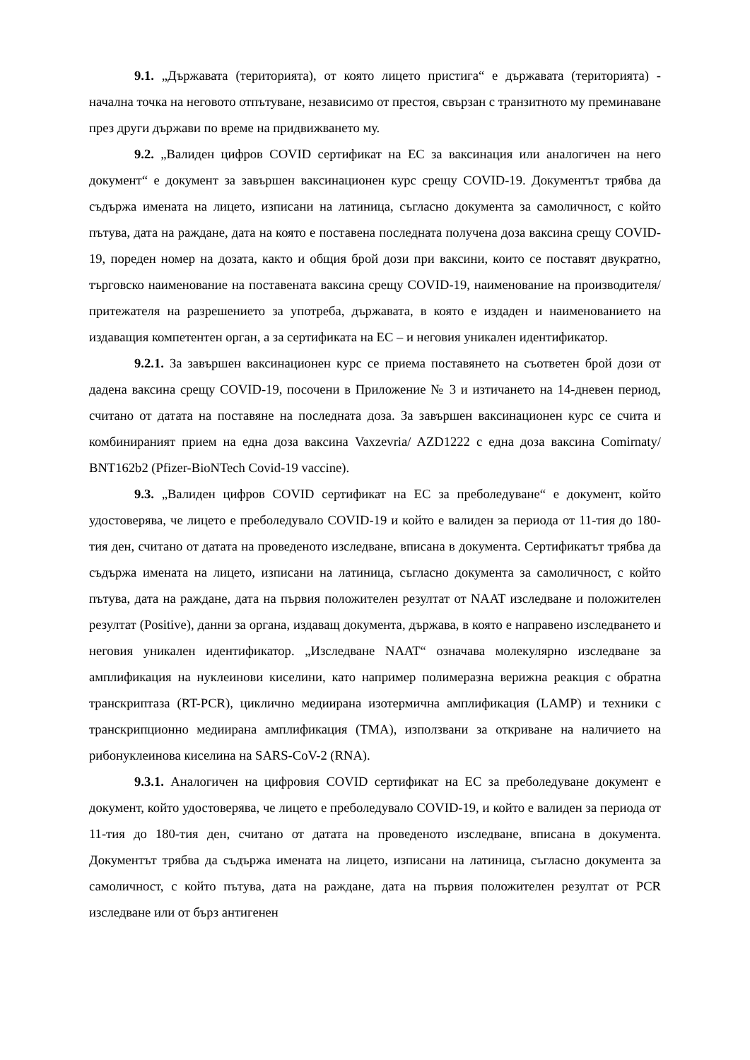9.1. „Държавата (територията), от която лицето пристига“ е държавата (територията) - начална точка на неговото отпътуване, независимо от престоя, свързан с транзитното му преминаване през други държави по време на придвижването му.
9.2. „Валиден цифров COVID сертификат на ЕС за ваксинация или аналогичен на него документ“ е документ за завършен ваксинационен курс срещу COVID-19. Документът трябва да съдържа имената на лицето, изписани на латиница, съгласно документа за самоличност, с който пътува, дата на раждане, дата на която е поставена последната получена доза ваксина срещу COVID-19, пореден номер на дозата, както и общия брой дози при ваксини, които се поставят двукратно, търговско наименование на поставената ваксина срещу COVID-19, наименование на производителя/притежателя на разрешението за употреба, държавата, в която е издаден и наименованието на издаващия компетентен орган, а за сертификата на ЕС – и неговия уникален идентификатор.
9.2.1. За завършен ваксинационен курс се приема поставянето на съответен брой дози от дадена ваксина срещу COVID-19, посочени в Приложение № 3 и изтичането на 14-дневен период, считано от датата на поставяне на последната доза. За завършен ваксинационен курс се счита и комбинираният прием на една доза ваксина Vaxzevria/ AZD1222 с една доза ваксина Comirnaty/ BNT162b2 (Pfizer-BioNTech Covid-19 vaccine).
9.3. „Валиден цифров COVID сертификат на ЕС за преболедуване“ е документ, който удостоверява, че лицето е преболедувало COVID-19 и който е валиден за периода от 11-тия до 180-тия ден, считано от датата на проведеното изследване, вписана в документа. Сертификатът трябва да съдържа имената на лицето, изписани на латиница, съгласно документа за самоличност, с който пътува, дата на раждане, дата на първия положителен резултат от NAAT изследване и положителен резултат (Positive), данни за органа, издаващ документа, държава, в която е направено изследването и неговия уникален идентификатор. „Изследване NAAT“ означава молекулярно изследване за амплификация на нуклеинови киселини, като например полимеразна верижна реакция с обратна транскриптаза (RT-PCR), циклично медиирана изотермична амплификация (LAMP) и техники с транскрипционно медиирана амплификация (TMA), използвани за откриване на наличието на рибонуклеинова киселина на SARS-CoV-2 (RNA).
9.3.1. Аналогичен на цифровия COVID сертификат на ЕС за преболедуване документ е документ, който удостоверява, че лицето е преболедувало COVID-19, и който е валиден за периода от 11-тия до 180-тия ден, считано от датата на проведеното изследване, вписана в документа. Документът трябва да съдържа имената на лицето, изписани на латиница, съгласно документа за самоличност, с който пътува, дата на раждане, дата на първия положителен резултат от PCR изследване или от бърз антигенен